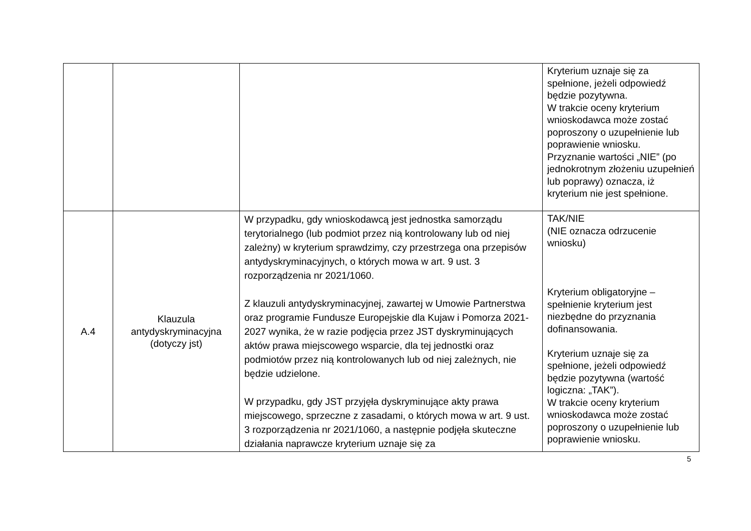| | | | Kryterium uznaje się za spełnione, jeżeli odpowiedź będzie pozytywna. W trakcie oceny kryterium wnioskodawca może zostać poproszony o uzupełnienie lub poprawienie wniosku. Przyznanie wartości „NIE” (po jednokrotnym złożeniu uzupełnień lub poprawy) oznacza, iż kryterium nie jest spełnione. |
| A.4 | Klauzula antydyskryminacyjna (dotyczy jst) | W przypadku, gdy wnioskodawcą jest jednostka samorządu terytorialnego (lub podmiot przez nią kontrolowany lub od niej zależny) w kryterium sprawdzimy, czy przestrzega ona przepisów antydyskryminacyjnych, o których mowa w art. 9 ust. 3 rozporządzenia nr 2021/1060. Z klauzuli antydyskryminacyjnej, zawartej w Umowie Partnerstwa oraz programie Fundusze Europejskie dla Kujaw i Pomorza 2021-2027 wynika, że w razie podjęcia przez JST dyskryminujących aktów prawa miejscowego wsparcie, dla tej jednostki oraz podmiotów przez nią kontrolowanych lub od niej zależnych, nie będzie udzielone. W przypadku, gdy JST przyjęła dyskryminujące akty prawa miejscowego, sprzeczne z zasadami, o których mowa w art. 9 ust. 3 rozporządzenia nr 2021/1060, a następnie podjęła skuteczne działania naprawcze kryterium uznaje się za | TAK/NIE (NIE oznacza odrzucenie wniosku) Kryterium obligatoryjne – spełnienie kryterium jest niezbędne do przyznania dofinansowania. Kryterium uznaje się za spełnione, jeżeli odpowiedź będzie pozytywna (wartość logiczna: „TAK”). W trakcie oceny kryterium wnioskodawca może zostać poproszony o uzupełnienie lub poprawienie wniosku. |
5